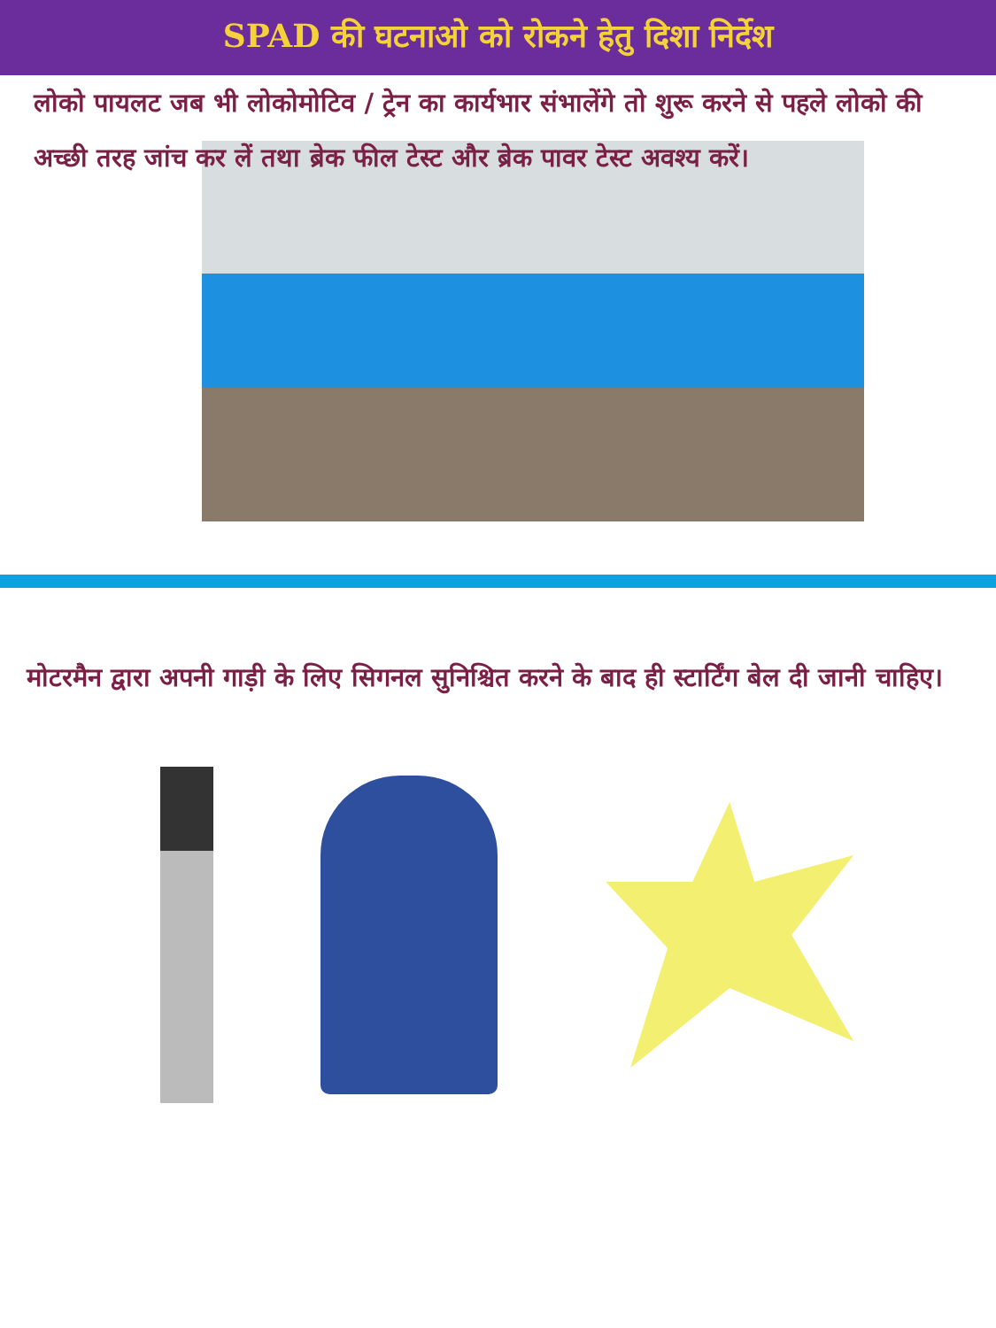SPAD की घटनाओ को रोकने हेतु दिशा निर्देश
लोको पायलट जब भी लोकोमोटिव / ट्रेन का कार्यभार संभालेंगे तो शुरू करने से पहले लोको की अच्छी तरह जांच कर लें तथा ब्रेक फील टेस्ट और ब्रेक पावर टेस्ट अवश्य करें।
मोटरमैन द्वारा अपनी गाड़ी के लिए सिगनल सुनिश्चित करने के बाद ही स्टार्टिंग बेल दी जानी चाहिए।